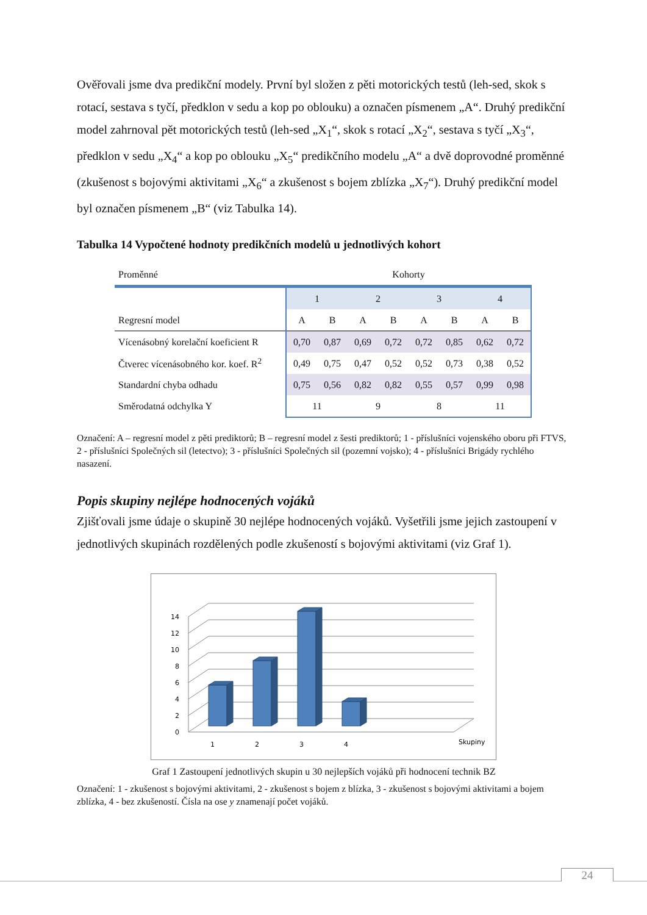Ověřovali jsme dva predikční modely. První byl složen z pěti motorických testů (leh-sed, skok s rotací, sestava s tyčí, předklon v sedu a kop po oblouku) a označen písmenem „A“. Druhý predikční model zahrnoval pět motorických testů (leh-sed „X<sub>1</sub>“, skok s rotací „X<sub>2</sub>“, sestava s tyčí „X<sub>3</sub>“, předklon v sedu „X<sub>4</sub>“ a kop po oblouku „X<sub>5</sub>“ predikčního modelu „A“ a dvě doprovodné proměnné (zkušenost s bojovými aktivitami „X<sub>6</sub>“ a zkušenost s bojem zblízka „X<sub>7</sub>“). Druhý predikční model byl označen písmenem „B“ (viz Tabulka 14).
Tabulka 14 Vypočtené hodnoty predikčních modelů u jednotlivých kohort
| Proměnné | Kohorty | | | | | | | |
| | 1 | | 2 | | 3 | | 4 | |
| Regresní model | A | B | A | B | A | B | A | B |
| Vícenásobný korelační koeficient R | 0,70 | 0,87 | 0,69 | 0,72 | 0,72 | 0,85 | 0,62 | 0,72 |
| Čtverec vícenásobného kor. koef. R<sup>2</sup> | 0,49 | 0,75 | 0,47 | 0,52 | 0,52 | 0,73 | 0,38 | 0,52 |
| Standardní chyba odhadu | 0,75 | 0,56 | 0,82 | 0,82 | 0,55 | 0,57 | 0,99 | 0,98 |
| Směrodatná odchylka Y | 11 | | 9 | | 8 | | 11 | |
Označení: A – regresní model z pěti prediktorů; B – regresní model z šesti prediktorů; 1 - příslušníci vojenského oboru při FTVS, 2 - příslušníci Společných sil (letectvo); 3 - příslušníci Společných sil (pozemní vojsko); 4 - příslušníci Brigády rychlého nasazení.
Popis skupiny nejlépe hodnocených vojáků
Zjišťovali jsme údaje o skupině 30 nejlépe hodnocených vojáků. Vyšetřili jsme jejich zastoupení v jednotlivých skupinách rozdělených podle zkušeností s bojovými aktivitami (viz Graf 1).
0
2
4
6
8
10
12
14
1
2
3
4
Skupiny
Graf 1 Zastoupení jednotlivých skupin u 30 nejlepších vojáků při hodnocení technik BZ
Označení: 1 - zkušenost s bojovými aktivitami, 2 - zkušenost s bojem z blízka, 3 - zkušenost s bojovými aktivitami a bojem zblízka, 4 - bez zkušeností. Čísla na ose y znamenají počet vojáků.
24